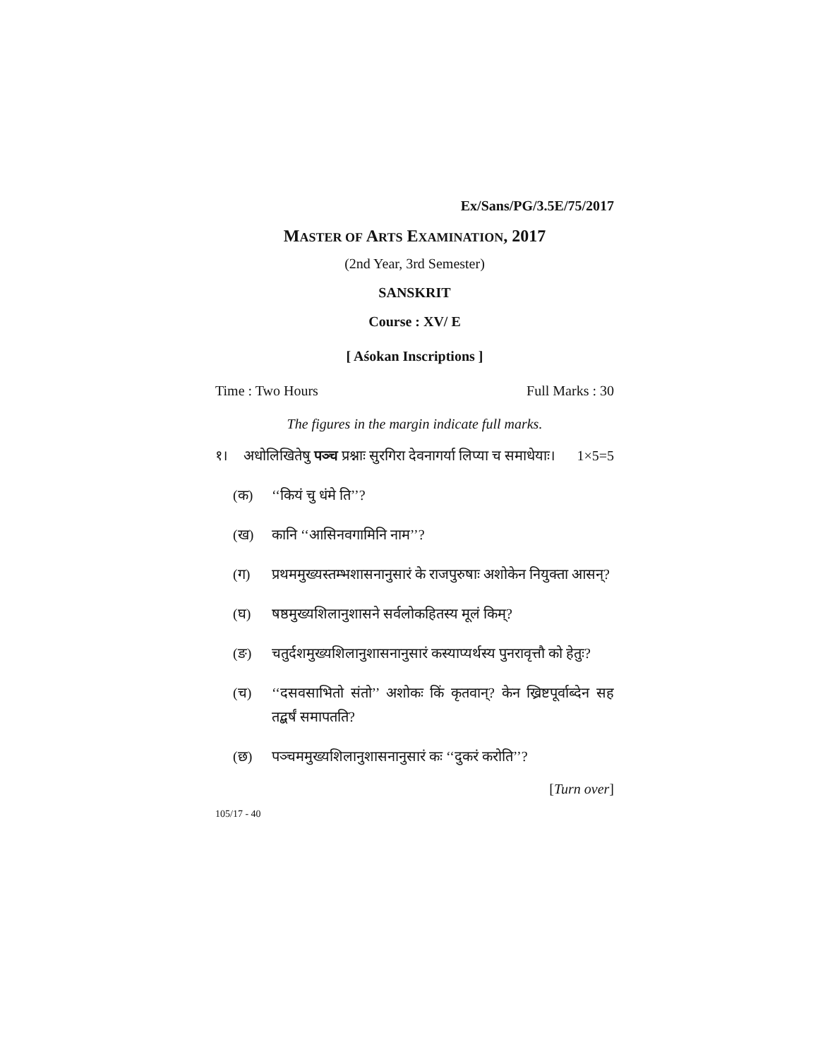Ex/Sans/PG/3.5E/75/2017
MASTER OF ARTS EXAMINATION, 2017
(2nd Year, 3rd Semester)
SANSKRIT
Course : XV/ E
[ Aśokan Inscriptions ]
Time : Two Hours Full Marks : 30
The figures in the margin indicate full marks.
१। अधोलिखितेषु पञ्च प्रश्नाः सुरगिरा देवनागर्या लिप्या च समाधेयाः। 1×5=5
(क) ‘‘कियं चु धंमे ति’’?
(ख) कानि ‘‘आसिनवगामिनि नाम’’?
(ग) प्रथममुख्यस्तम्भशासनानुसारं के राजपुरुषाः अशोकेन नियुक्ता आसन्?
(घ) षष्ठमुख्यशिलानुशासने सर्वलोकहितस्य मूलं किम्?
(ङ) चतुर्दशमुख्यशिलानुशासनानुसारं कस्याप्यर्थस्य पुनरावृत्तौ को हेतुः?
(च) ‘‘दसवसाभितो संतो’’ अशोकः किं कृतवान्? केन ख्रिष्टपूर्वाब्देन सह तद्बर्षं समापतति?
(छ) पञ्चममुख्यशिलानुशासनानुसारं कः ‘‘दुकरं करोति’’?
[Turn over]
105/17 - 40